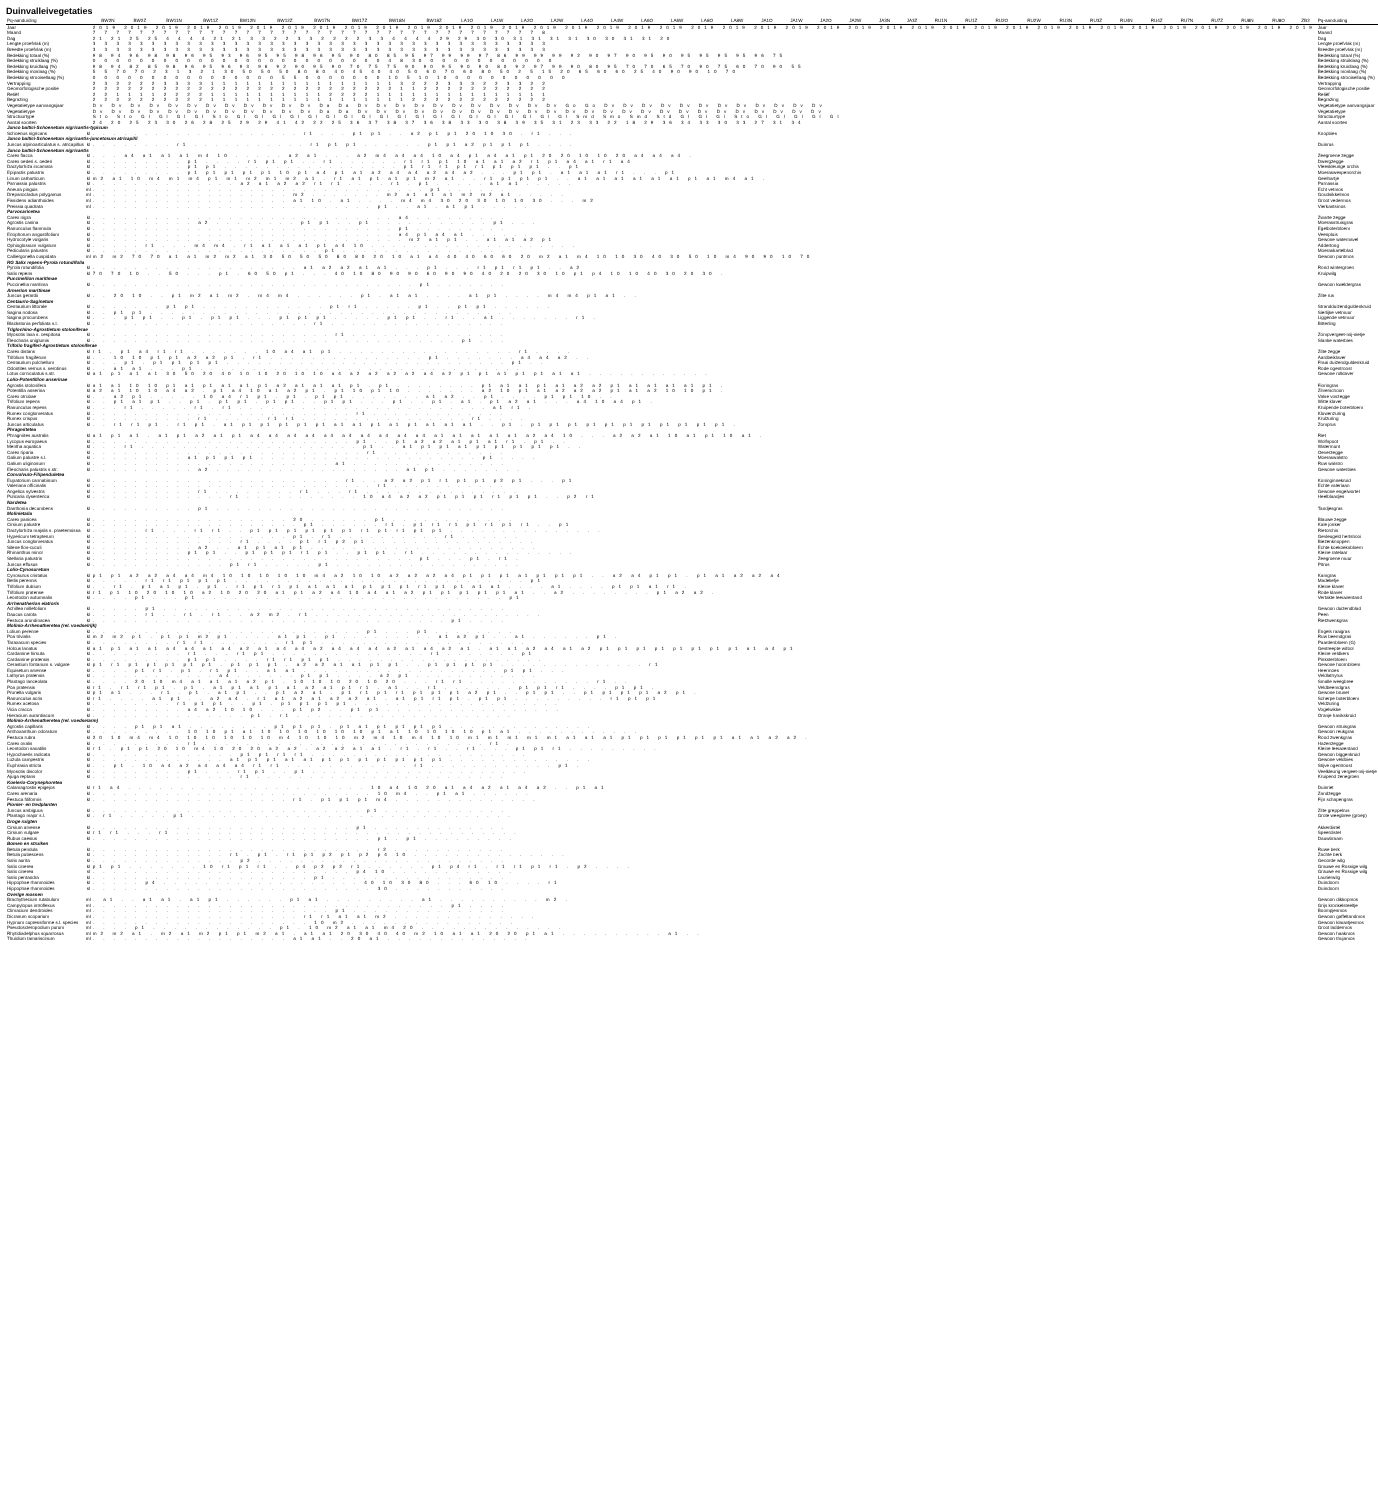Duinvalleivegetaties
| Pq-aanduiding | | BW2N | BW2Z | BW11N | BW11Z | BW12N | BW12Z | BW17N | BW17Z | BW18N | BW18Z | LA1O | LA1W | LA2O | LA2W | LA4O | LA4W | LA6O | LA6W | LA8O | LA8W | JA1O | JA1W | JA2O | JA2W | JA3N | JA3Z | RU1N | RU1Z | RU2O | RU2W | RU3N | RU3Z | RU4N | RU4Z | RU7N | RU7Z | RU8N | RU8O | ZB2 | Pq-aanduiding |
| --- | --- | --- | --- | --- | --- | --- | --- | --- | --- | --- | --- | --- | --- | --- | --- | --- | --- | --- | --- | --- | --- | --- | --- | --- | --- | --- | --- | --- | --- | --- | --- | --- | --- | --- | --- | --- | --- | --- | --- | --- | --- |
| Jaar | | 2019 2019 2019 2019 2019 2019 2019 2019 2019 2019 2019 2019 2019 2019 2019 2019 2019 2019 2019 2019 2019 2019 2019 2019 2019 2019 2019 2019 2019 2019 2019 2019 2019 2019 2019 2019 2019 2019 2019 | | | | | | | | | | | | | | | | | | | | | | | | | | | | | | | | | | | | | | | Jaar |
| Maand | | 7 7 7 7 7 7 7 7 7 7 7 7 7 7 7 7 7 7 7 7 7 7 7 7 7 7 7 7 7 7 7 7 7 7 7 7 7 7 8 | | | | | | | | | | | | | | | | | | | | | | | | | | | | | | | | | | | | | | | Maand |
| Dag | | 21 21 25 25 4 4 4 4 21 21 3 3 2 2 3 3 2 2 2 2 3 3 4 4 4 4 29 29 30 30 31 31 31 31 30 30 31 31 20 | | | | | | | | | | | | | | | | | | | | | | | | | | | | | | | | | | | | | | | Dag |
| Lengte proefvlak (m) | | 3 3 3 3 3 3 3 3 3 3 3 3 3 3 3 3 3 3 3 3 3 3 3 3 3 3 3 3 3 3 3 3 3 3 3 3 3 3 3 | | | | | | | | | | | | | | | | | | | | | | | | | | | | | | | | | | | | | | | Lengte proefvlak (m) |
| Breedte proefvlak (m) | | 3 3 3 3 3 3 3 3 3 3 3 3 3 3 3 3 3 3 3 3 3 3 3 3 3 3 3 3 3 3 3 3 3 3 3 3 3 3 3 | | | | | | | | | | | | | | | | | | | | | | | | | | | | | | | | | | | | | | | Breedte proefvlak (m) |
| Bedekking totaal (%) | | 98 94 96 98 98 96 95 93 96 95 95 98 96 95 90 80 85 95 97 99 99 97 86 99 99 99 92 90 97 90 95 90 95 95 95 95 96 75 | | | | | | | | | | | | | | | | | | | | | | | | | | | | | | | | | | | | | | | Bedekking totaal (%) |
| Bedekking struiklaag (%) | | 0 0 0 0 0 0 0 0 0 0 0 0 0 0 0 0 0 0 0 0 0 0 0 0 0 4 8 30 0 0 0 0 0 0 0 0 0 0 0 | | | | | | | | | | | | | | | | | | | | | | | | | | | | | | | | | | | | | | | Bedekking struiklaag (%) |
| Bedekking kruidlaag (%) | | 98 94 82 85 98 96 95 96 93 96 92 90 95 90 70 75 75 90 90 95 90 90 80 92 97 99 90 80 95 70 70 65 70 90 75 60 70 90 55 | | | | | | | | | | | | | | | | | | | | | | | | | | | | | | | | | | | | | | | Bedekking kruidlaag (%) |
| Bedekking moslaag (%) | | 5 5 70 70 2 3 1 3 2 1 30 50 50 50 80 80 40 45 40 40 50 60 70 60 80 50 2 5 15 20 65 60 60 25 40 90 90 10 70 | | | | | | | | | | | | | | | | | | | | | | | | | | | | | | | | | | | | | | | Bedekking moslaag (%) |
| Bedekking strooisellaag (%) | | 0 0 0 0 0 0 0 0 0 0 0 0 0 0 0 0 5 5 0 0 0 0 0 0 0 10 5 10 10 0 0 0 0 0 0 0 0 0 0 | | | | | | | | | | | | | | | | | | | | | | | | | | | | | | | | | | | | | | | Bedekking strooisellaag (%) |
| Vertrapping | | 2 3 2 2 2 2 3 3 3 3 1 1 1 1 1 1 1 1 1 1 1 1 1 1 1 1 3 2 2 2 3 3 3 2 2 3 3 2 2 | | | | | | | | | | | | | | | | | | | | | | | | | | | | | | | | | | | | | | | Vertrapping |
| Geomorfologische positie | | 2 2 2 2 2 2 2 2 2 2 2 2 2 2 2 2 2 2 2 2 2 2 2 2 2 2 1 1 2 2 2 2 2 2 2 2 2 2 2 | | | | | | | | | | | | | | | | | | | | | | | | | | | | | | | | | | | | | | | Geomorfologische positie |
| Reliëf | | 2 2 1 1 1 1 2 2 2 2 1 1 1 1 1 1 1 1 1 1 2 2 2 2 1 1 1 1 1 1 1 1 1 1 1 1 1 1 1 | | | | | | | | | | | | | | | | | | | | | | | | | | | | | | | | | | | | | | | Reliëf |
| Begrazing | | 2 2 2 2 2 2 2 2 2 2 1 1 1 1 1 1 1 1 1 1 1 1 1 1 1 1 1 2 2 2 2 2 2 2 2 2 2 2 2 | | | | | | | | | | | | | | | | | | | | | | | | | | | | | | | | | | | | | | | Begrazing |
| Vegetatietype aanvangsjaar | | Dv Dv Dv Dv Dv Dv Dv Dv Dv Dv Dv Dv Da Da Dv Dv Dv Dv Dv Dv Dv Dv Dv Dv Dv Go Go Dv Dv Dv Dv Dv Dv Dv Dv Dv Dv Dv Dv | | | | | | | | | | | | | | | | | | | | | | | | | | | | | | | | | | | | | | | Vegetatietype aanvangsjaar |
| Vegetatietype | | Dv Dv Dv Dv Dv Dv Dv Dv Dv Dv Dv Dv Da Da Dv Dv Dv Dv Dv Dv Dv Dv Dv Dv Dv Dv Dv Dv Dv Dv Dv Dv Dv Dv Dv Dv Dv Dv Dv | | | | | | | | | | | | | | | | | | | | | | | | | | | | | | | | | | | | | | | Vegetatietype |
| Structuurtype | | Sto Sto Gl Gl Gl Gl Sto Gl Gl Gl Gl Gl Gl Gl Gl Gl Gl Gl Gl Gl Gl Gl Gl Gl Gl Gl Smd Smo Smd Std Gl Gl Gl Sto Gl Gl Gl Gl Gl | | | | | | | | | | | | | | | | | | | | | | | | | | | | | | | | | | | | | | | Structuurtype |
| Aantal soorten | | 24 20 25 23 30 26 28 25 29 29 41 42 22 25 36 37 38 37 36 38 33 30 38 39 35 31 23 33 22 18 29 36 34 33 30 33 27 31 34 | | | | | | | | | | | | | | | | | | | | | | | | | | | | | | | | | | | | | | | Aantal soorten |
| Junco baltici-Schoenetum nigricantis-typicum | | | | | | | | | | | | | | | | | | | | | | | | | | | | | | | | | | | | | | | | | |
| Schoenus nigricans | kl | . . . . . . . . . . . . . . . . . . . . r1 . . . p1 p1 . . a2 p1 p1 20 10 30 . r1 . . . | | | | | | | | | | | | | | | | | | | | | | | | | | | | | | | | | | | | | | | Knopbies |
| Junco baltici-Schoenetum nigricantis-juncetosum atricapilli | | | | | | | | | | | | | | | | | | | | | | | | | | | | | | | | | | | | | | | | | |
| Juncus alpinoarticulatus s. atricapillus | kl | . . . . . . . . r1 . . . . . . . . . . . r1 p1 p1 . . . . . . p1 p1 a2 p1 p1 p1 . . . . | | | | | | | | | | | | | | | | | | | | | | | | | | | | | | | | | | | | | | | Duinrus |
| Junco baltici-Schoenetum nigricantis | | | | | | | | | | | | | | | | | | | | | | | | | | | | | | | | | | | | | | | | | |
| Carex flacca | kl | . . . a4 a1 a1 a1 m4 10 . . . . . a2 a1 . . . a2 m4 a4 a4 10 a4 p1 a4 a1 p1 20 20 10 10 20 a4 a4 a4 . | | | | | | | | | | | | | | | | | | | | | | | | | | | | | | | | | | | | | | | Zeegroene zegge |
| Carex oederi s. oederi | kl | . . . . . . . . . p1 . . . . r1 p1 p1 . . r1 . . . . . . r1 r1 p1 10 a1 a1 a2 r1 p1 a4 a1 r1 a4 | | | | | | | | | | | | | | | | | | | | | | | | | | | | | | | | | | | | | | | Dwergzegge |
| Dactylorhiza incarnata | kl | . . . . . . . . . p1 p1 . . . . . . . . . . . . . . . . . p1 r1 r1 p1 r1 p1 p1 p1 . . p1 | | | | | | | | | | | | | | | | | | | | | | | | | | | | | | | | | | | | | | | Vleeskleurige orchis |
| Epipactis palustris | kl | . . . . . . . . . p1 p1 p1 p1 p1 10 p1 a4 p1 a1 a2 a4 a4 a2 a4 a2 . . . p1 p1 . a1 a1 a1 r1 . . . p1 | | | | | | | | | | | | | | | | | | | | | | | | | | | | | | | | | | | | | | | Moeraswespenorchis |
| Linum catharticum | kl | m2 a1 10 m4 m1 m4 p1 m1 m2 m1 m2 a1 . r1 a1 p1 a1 p1 m2 a1 . . r1 p1 p1 p1 . . a1 a1 a1 a1 a1 a1 p1 a1 m4 a1 . | | | | | | | | | | | | | | | | | | | | | | | | | | | | | | | | | | | | | | | Geelhartje |
| Parnassia palustris | kl | . . . . . . . . . . . . . . a2 a1 a2 a2 r1 r1 . . . . r1 . p1 . . . . . a1 a1 . . . . . | | | | | | | | | | | | | | | | | | | | | | | | | | | | | | | | | | | | | | | Parnassia |
| Aneura pinguis | ml | . . . . . . . . . . . . . . . . . . . . . . . . . . . . . . . . p1 . . . . . . | | | | | | | | | | | | | | | | | | | | | | | | | | | | | | | | | | | | | | | Echt vetmos |
| Drepanocladus polygamus | ml | . . . . . . . . . . . . . . . . . . . m2 . . . . . . . m2 a1 a1 a1 m2 m2 a1 . . . . . | | | | | | | | | | | | | | | | | | | | | | | | | | | | | | | | | | | | | | | Goudsikkelmos |
| Fissidens adianthoides | ml | . . . . . . . . . . . . . . . . . . . a1 10 . a1 . . . . m4 m4 30 20 30 10 10 30 . . . m2 | | | | | | | | | | | | | | | | | | | | | | | | | | | | | | | | | | | | | | | Groot vedermos |
| Preissia quadrata | ml | . . . . . . . . . . . . . . . . . . . . . . . . . . . p1 . . a1 . a1 p1 . . . . . | | | | | | | | | | | | | | | | | | | | | | | | | | | | | | | | | | | | | | | Vierkantsmos |
| Parvocaricetea | | | | | | | | | | | | | | | | | | | | | | | | | | | | | | | | | | | | | | | | | |
| Carex nigra | kl | . . . . . . . . . . . . . . . . . . . . . . . . . . . . . a4 . . . . . . . . . | | | | | | | | | | | | | | | | | | | | | | | | | | | | | | | | | | | | | | | Zwarte zegge |
| Agrostis canina | kl | . . . . . . . . . . a2 . . . . . . . . p1 p1 . . p1 . . . . . . . . . . . p1 . . . | | | | | | | | | | | | | | | | | | | | | | | | | | | | | | | | | | | | | | | Moerasstruisgras |
| Ranunculus flammula | kl | . . . . . . . . . . . . . . . . . . . . . . . . . . . . . p1 . . . . . . . . . | | | | | | | | | | | | | | | | | | | | | | | | | | | | | | | | | | | | | | | Egelboterbloem |
| Eriophorum angustifolium | kl | . . . . . . . . . . . . . . . . . . . . . . . . . . . . . a4 p1 a4 a1 . . . . . . | | | | | | | | | | | | | | | | | | | | | | | | | | | | | | | | | | | | | | | Veenpluis |
| Hydrocotyle vulgaris | kl | . . . . . . . . . . . . . . . . . . . . . . . . . . . . . . m2 a1 p1 . . a1 a1 a2 p1 | | | | | | | | | | | | | | | | | | | | | | | | | | | | | | | | | | | | | | | Gewone waternavel |
| Ophioglossum vulgatum | kl | . . . . . r1 . . . m4 m4 . r1 a1 a1 a1 p1 a4 10 . . . . . . . . . . . . . . . . . . . . | | | | | | | | | | | | | | | | | | | | | | | | | | | | | | | | | | | | | | | Addertong |
| Pedicularis palustris | kl | . . . . . . . . . . . . . . . . . . . . . . p1 . . . . . . . . . . . . . . . . | | | | | | | | | | | | | | | | | | | | | | | | | | | | | | | | | | | | | | | Moeraskartelblad |
| Calliergonella cuspidata | ml | m2 m2 70 70 a1 a1 m2 m2 a1 30 50 50 50 80 80 20 10 a1 a4 40 40 60 60 20 m2 a1 m4 10 10 30 40 30 50 10 m4 90 90 10 70 | | | | | | | | | | | | | | | | | | | | | | | | | | | | | | | | | | | | | | | Gewoon puntmos |
| RG Salix repens-Pyrola rotundifolia | | | | | | | | | | | | | | | | | | | | | | | | | | | | | | | | | | | | | | | | | |
| Pyrola rotundifolia | kl | . . . . . . . . . . . . . . . . . . . . a1 a2 a2 a1 a1 . . . p1 . . . r1 p1 r1 p1 . . a2 | | | | | | | | | | | | | | | | | | | | | | | | | | | | | | | | | | | | | | | Rond wintergroen |
| Salix repens | kl | 70 70 10 . . 50 . . . p1 . 60 50 p1 . . . 40 10 80 90 90 60 90 90 40 20 20 30 10 p1 p4 10 10 40 30 20 30 . | | | | | | | | | | | | | | | | | | | | | | | | | | | | | | | | | | | | | | | Kruipwilg |
| Puccinellion maritimae | | | | | | | | | | | | | | | | | | | | | | | | | | | | | | | | | | | | | | | | | |
| Puccinellia maritima | kl | . . . . . . . . . . . . . . . . . . . . . . . . . . . . . . . p1 . . . . . . . | | | | | | | | | | | | | | | | | | | | | | | | | | | | | | | | | | | | | | | Gewoon kweldergras |
| Armerion maritimae | | | | | | | | | | | | | | | | | | | | | | | | | | | | | | | | | | | | | | | | | |
| Juncus gerardii | kl | . . 20 10 . . p1 m2 a1 m2 . m4 m4 . . . . . . p1 . a1 a1 . . . . a1 p1 . . . . m4 m4 p1 a1 . . | | | | | | | | | | | | | | | | | | | | | | | | | | | | | | | | | | | | | | | Zilte rus |
| Centaurio-Saginetum | | | | | | | | | | | | | | | | | | | | | | | | | | | | | | | | | | | | | | | | | |
| Centaurium littorale | kl | . . . . . . . p1 p1 . . . . . . . . . . . . p1 r1 . . . . . p1 . . p1 p1 . . . . . . | | | | | | | | | | | | | | | | | | | | | | | | | | | | | | | | | | | | | | | Strandduizendguldenkruid |
| Sagina nodosa | kl | . . p1 p1 . . . . . . . . . . . . . . . . . . . . . . . . . . . . . . . . . . . | | | | | | | | | | | | | | | | | | | | | | | | | | | | | | | | | | | | | | | Sierlijke vetmuur |
| Sagina procumbens | kl | . . . p1 p1 . . p1 . p1 p1 . . . p1 p1 p1 . . . . . p1 p1 . . r1 . . a1 . . . . . . . r1 . | | | | | | | | | | | | | | | | | | | | | | | | | | | | | | | | | | | | | | | Liggende vetmuur |
| Blackstonia perfoliata s.l. | kl | . . . . . . . . . . . . . . . . . . . . . r1 . . . . . . . . . . . . . . . . . | | | | | | | | | | | | | | | | | | | | | | | | | | | | | | | | | | | | | | | Bitterling |
| Triglochino-Agrostietum stoloniferae | | | | | | | | | | | | | | | | | | | | | | | | | | | | | | | | | | | | | | | | | |
| Myosotis laxa s. cespitosa | kl | . . . . . . . . . . . . . . . . . . . . . . . r1 . . . . . . . . . . . . . . . | | | | | | | | | | | | | | | | | | | | | | | | | | | | | | | | | | | | | | | Zompvergeet-mij-nietje |
| Eleocharis uniglumis | kl | . . . . . . . . . . . . . . . . . . . . . . . . . . . . . . . . . . . p1 . . . | | | | | | | | | | | | | | | | | | | | | | | | | | | | | | | | | | | | | | | Slanke waterbies |
| Trifolio fragiferi-Agrostietum stoloniferae | | | | | | | | | | | | | | | | | | | | | | | | | | | | | | | | | | | | | | | | | |
| Carex distans | kl | r1 . p1 a4 r1 r1 . . . . . . . 10 a4 a1 p1 . . . . . . . . . . . . . . . . . r1 . . . . | | | | | | | | | | | | | | | | | | | | | | | | | | | | | | | | | | | | | | | Zilte zegge |
| Trifolium fragiferum | kl | . . 10 10 p1 p1 a2 a2 p1 . r1 . . . . . . . . . . . . . . . p1 . . . . . . . a4 a4 a2 . . | | | | | | | | | | | | | | | | | | | | | | | | | | | | | | | | | | | | | | | Aardbeiklaver |
| Centaurium pulchellum | kl | . . . p1 . p1 p1 p1 p1 . . . . . . . . . . . . . . . . . . . . . . . . . . . p1 . . | | | | | | | | | | | | | | | | | | | | | | | | | | | | | | | | | | | | | | | Fraai duizendguldenkruid |
| Odontites vernus s. serotinus | kl | . . a1 a1 . . . p1 . . . . . . . . . . . . . . . . . . . . . . . . . . . . . . . | | | | | | | | | | | | | | | | | | | | | | | | | | | | | | | | | | | | | | | Rode ogentroost |
| Lotus corniculatus s.str. | kl | a1 p1 a1 a1 30 50 20 40 10 10 20 10 10 a4 a2 a2 a2 a2 a4 a2 p1 p1 a1 p1 p1 a1 a1 . . . . . . . . . . . . | | | | | | | | | | | | | | | | | | | | | | | | | | | | | | | | | | | | | | | Gewone rolklaver |
| Lolio-Potentillion anserinae | | | | | | | | | | | | | | | | | | | | | | | | | | | | | | | | | | | | | | | | | |
| Agrostis stolonifera | kl | a1 a1 10 10 p1 a1 p1 a1 a1 p1 a2 a1 a1 a1 p1 . p1 . . . . . . . . p1 a1 a1 p1 a1 a2 a2 p1 a1 a1 a1 a1 p1 . | | | | | | | | | | | | | | | | | | | | | | | | | | | | | | | | | | | | | | | Fioringras |
| Potentilla anserina | kl | a2 a1 10 10 a4 a2 . p1 a4 10 a1 a2 p1 . p1 10 p1 10 . . . . . . . a2 10 p1 a1 a2 a2 a2 p1 a1 a2 10 10 p1 . | | | | | | | | | | | | | | | | | | | | | | | | | | | | | | | | | | | | | | | Zilverschoon |
| Carex otrubae | kl | . . a2 p1 . . . . . 10 a4 r1 p1 . p1 . p1 p1 . . . . . . . a1 a2 . . p1 . . . . p1 p1 10 . . | | | | | | | | | | | | | | | | | | | | | | | | | | | | | | | | | | | | | | | Valse voszegge |
| Trifolium repens | kl | . . p1 a1 p1 . . p1 . p1 p1 . p1 p1 . . p1 p1 . . . p1 . . p1 . a1 . p1 a2 a1 . . . a4 10 a4 p1 . | | | | | | | | | | | | | | | | | | | | | | | | | | | | | | | | | | | | | | | Witte klaver |
| Ranunculus repens | kl | . . . r1 . . . . . r1 . r1 . . . . . . . . . . . . . . . . . . . . . . . . a1 r1 . | | | | | | | | | | | | | | | | | | | | | | | | | | | | | | | | | | | | | | | Kruipende boterbloem |
| Rumex conglomeratus | kl | . . . . . . . . . . . . . . . . . . . . . . . . . r1 . . . . . . . . . . . . . | | | | | | | | | | | | | | | | | | | | | | | | | | | | | | | | | | | | | | | Kluwenzuring |
| Rumex crispus | kl | . . . . . . . . . . r1 . . . . . r1 r1 . . . . . . . . . . . . . . . . r1 . . . . | | | | | | | | | | | | | | | | | | | | | | | | | | | | | | | | | | | | | | | Krulzuring |
| Juncus articulatus | kl | . . r1 r1 p1 . r1 p1 . a1 p1 p1 p1 p1 p1 a1 a1 p1 a1 p1 a1 a1 a1 . . p1 . p1 p1 p1 p1 p1 p1 p1 p1 p1 p1 p1 . | | | | | | | | | | | | | | | | | | | | | | | | | | | | | | | | | | | | | | | Zomprus |
| Phragmitetea | | | | | | | | | | | | | | | | | | | | | | | | | | | | | | | | | | | | | | | | | |
| Phragmites australis | kl | a1 p1 a1 . a1 p1 a2 a1 p1 a4 a4 a4 a4 a4 a4 a4 a4 a4 a4 a1 a1 a1 a1 a1 a2 a4 10 . . . a2 a2 a1 10 a1 p1 10 a1 . | | | | | | | | | | | | | | | | | | | | | | | | | | | | | | | | | | | | | | | Riet |
| Lycopus europaeus | kl | . . . . . . . . . . . . . . . . . . . . . . . . . p1 . . p1 a2 a2 a1 p1 a1 r1 . p1 . . | | | | | | | | | | | | | | | | | | | | | | | | | | | | | | | | | | | | | | | Wolfspoot |
| Mentha aquatica | kl | . . . r1 . . . . . . . . . . . . . . . . . . . . . p1 . . a1 p1 p1 a1 p1 p1 p1 p1 p1 . . | | | | | | | | | | | | | | | | | | | | | | | | | | | | | | | | | | | | | | | Watermunt |
| Carex riparia | kl | . . . . . . . . . . . . . . . . . . . . . . . . . . r1 . . . . . . . . . . . . | | | | | | | | | | | | | | | | | | | | | | | | | | | | | | | | | | | | | | | Oeverzegge |
| Galium palustre s.l. | kl | . . . . . . . . . a1 p1 p1 p1 . . . . . . . . . . . . . . . . . . . . . p1 . . . . | | | | | | | | | | | | | | | | | | | | | | | | | | | | | | | | | | | | | | | Moeraswalstro |
| Galium uliginosum | kl | . . . . . . . . . . . . . . . . . . . . . . . a1 . . . . . . . . . . . . . . . | | | | | | | | | | | | | | | | | | | | | | | | | | | | | | | | | | | | | | | Ruw walstro |
| Eleocharis palustris s.str. | kl | . . . . . . . . . . a2 . . . . . . . . . . . . . . . . . . a1 p1 . . . . . . . . | | | | | | | | | | | | | | | | | | | | | | | | | | | | | | | | | | | | | | | Gewone waterbies |
| Convolvulo-Filipenduletea | | | | | | | | | | | | | | | | | | | | | | | | | | | | | | | | | | | | | | | | | |
| Eupatorium cannabinum | kl | . . . . . . . . . . . . . . . . . . . . . . . . r1 . . a2 a2 p1 r1 p1 p1 p2 p1 . . . p1 | | | | | | | | | | | | | | | | | | | | | | | | | | | | | | | | | | | | | | | Koninginnekruid |
| Valeriana officinalis | kl | . . . . . . . . . . . . . . . . . . . . . . . . . . . r1 . . . . . . . . . . . | | | | | | | | | | | | | | | | | | | | | | | | | | | | | | | | | | | | | | | Echte valeriaan |
| Angelica sylvestris | kl | . . . . . . . . . . r1 . . . . . . . . r1 . . . r1 . . . . . . . . . . . . . . . | | | | | | | | | | | | | | | | | | | | | | | | | | | | | | | | | | | | | | | Gewone engelwortel |
| Pulicaria dysenterica | kl | . . . . . . . . . . . . . r1 . . . . . . . . . . . 10 a4 a2 a2 p1 p1 p1 r1 p1 p1 . . p2 r1 | | | | | | | | | | | | | | | | | | | | | | | | | | | | | | | | | | | | | | | Heelblaadjes |
| Nardetea | | | | | | | | | | | | | | | | | | | | | | | | | | | | | | | | | | | | | | | | | |
| Danthonia decumbens | kl | . . . . . . . . . . p1 . . . . . . . . . . . . . . . . . . . . . . . . . . . . | | | | | | | | | | | | | | | | | | | | | | | | | | | | | | | | | | | | | | | Tandjesgras |
| Molinietalia | | | | | | | | | | | | | | | | | | | | | | | | | | | | | | | | | | | | | | | | | |
| Carex panicea | kl | . . . . . . . . . . . . . . . . . . . 20 . . . . . . p1 . . . . . . . . . . . . | | | | | | | | | | | | | | | | | | | | | | | | | | | | | | | | | | | | | | | Blauwe zegge |
| Cirsium palustre | kl | . . . . . . . . . . . . . . . . . . . . p1 . . . . . . r1 . p1 r1 r1 p1 r1 p1 r1 . . p1 | | | | | | | | | | | | | | | | | | | | | | | | | | | | | | | | | | | | | | | Kale jonker |
| Dactylorhiza majalis s. praetermissa | kl | . . . . . r1 . . . r1 r1 . . p1 p1 p1 p1 p1 p1 r1 p1 r1 p1 p1 . . . . . . . . . . . . . . . | | | | | | | | | | | | | | | | | | | | | | | | | | | | | | | | | | | | | | | Rietorchis |
| Hypericum tetrapterum | kl | . . . . . . . . . . . . . . . . . . . p1 . r1 . . . . . . . . . . r1 . . . . . . | | | | | | | | | | | | | | | | | | | | | | | | | | | | | | | | | | | | | | | Gevleugeld hertshooi |
| Juncus conglomeratus | kl | . . . . . . . . . . . . . . r1 . . . . p1 r1 p2 p1 . . . . . . . . . . . . . . . . | | | | | | | | | | | | | | | | | | | | | | | | | | | | | | | | | | | | | | | Biezenknoppen |
| Silene flos-cuculi | kl | . . . . . . . . . . a2 . . a1 p1 a1 p1 . . . . . . . . . . . . . . . . . . . . . . | | | | | | | | | | | | | | | | | | | | | | | | | | | | | | | | | | | | | | | Echte koekoeksbloem |
| Rhinanthus minor | kl | . . . . . . . . . p1 p1 . . p1 p1 p1 r1 p1 . . p1 p1 . r1 . . . . . . . . . . . . . . . | | | | | | | | | | | | | | | | | | | | | | | | | | | | | | | | | | | | | | | Kleine ratelaar |
| Stellaria palustris | kl | . . . . . . . . . . . . . . . . . . . . . . . . . . . . . . . p1 . . . p1 . r1 . | | | | | | | | | | | | | | | | | | | | | | | | | | | | | | | | | | | | | | | Zeegroene muur |
| Juncus effusus | kl | . . . . . . . . . . . . . p1 r1 . . . . . p1 . . . . . . . . . . . . . . . . . . | | | | | | | | | | | | | | | | | | | | | | | | | | | | | | | | | | | | | | | Pitrus |
| Lolio-Cynosuretum | | | | | | | | | | | | | | | | | | | | | | | | | | | | | | | | | | | | | | | | | |
| Cynosurus cristatus | kl | p1 p1 a2 a2 a4 a4 m4 10 10 10 10 10 m4 a2 10 10 a2 a2 a2 a4 p1 p1 p1 a1 p1 p1 p1 . . a2 a4 p1 p1 . p1 a1 a2 a2 a4 | | | | | | | | | | | | | | | | | | | | | | | | | | | | | | | | | | | | | | | Kamgras |
| Bellis perennis | kl | . . . . . r1 r1 p1 p1 p1 . . . . . . . . . . . . . . . . . . . . . . . . . . . . p1 | | | | | | | | | | | | | | | | | | | | | | | | | | | | | | | | | | | | | | | Madeliefje |
| Trifolium dubium | kl | . . r1 . p1 a1 p1 . p1 . r1 p1 r1 p1 a1 a1 a1 p1 p1 p1 r1 p1 p1 a1 a1 . . . . a1 . . . . p1 p1 a1 r1 . | | | | | | | | | | | | | | | | | | | | | | | | | | | | | | | | | | | | | | | Kleine klaver |
| Trifolium pratense | kl | r1 p1 10 20 10 10 a2 10 20 20 a1 p1 a2 a4 10 a4 a1 a2 p1 p1 p1 p1 p1 a1 . . a2 . . . . . . . . p1 a2 a2 . | | | | | | | | | | | | | | | | | | | | | | | | | | | | | | | | | | | | | | | Rode klaver |
| Leontodon autumnalis | kl | . . . . p1 . . . p1 . . . . . . . . . . . . . . . . . . . . . . . . . . . . . p1 | | | | | | | | | | | | | | | | | | | | | | | | | | | | | | | | | | | | | | | Vertakte leeuwentand |
| Arrhenatherion elatioris | | | | | | | | | | | | | | | | | | | | | | | | | | | | | | | | | | | | | | | | | |
| Achillea millefolium | kl | . . . . . p1 . . . . . . . . . . . . . . . . . . . . . . . . . . . . . . . . . | | | | | | | | | | | | | | | | | | | | | | | | | | | | | | | | | | | | | | | Gewoon duizendblad |
| Daucus carota | kl | . . . . . r1 . . r1 . r1 . . a2 m2 . r1 . . . . . . . . . . . . . . . . . . . . . . | | | | | | | | | | | | | | | | | | | | | | | | | | | | | | | | | | | | | | | Peen |
| Festuca arundinacea | kl | . . . . . . . . . . . . . . . . . . . . . . . . . . . . . . . . . . p1 . . . . | | | | | | | | | | | | | | | | | | | | | | | | | | | | | | | | | | | | | | | Rietzwenkgras |
| Molinio-Arrhenatheretea (rel. voedselrijk) | | | | | | | | | | | | | | | | | | | | | | | | | | | | | | | | | | | | | | | | | |
| Lolium perenne | kl | . . . . . . . . . . . . . . . . . . . . . . . . . . p1 . . . p1 . . . . . . . . | | | | | | | | | | | | | | | | | | | | | | | | | | | | | | | | | | | | | | | Engels raaigras |
| Poa trivialis | kl | m2 m2 p1 . p1 p1 m2 p1 . . . . a1 p1 . p1 . . . . . . . . . a1 a2 p1 . . a1 . . . . . . p1 . | | | | | | | | | | | | | | | | | | | | | | | | | | | | | | | | | | | | | | | Ruw beemdgras |
| Taraxacum species | kl | . . . . . . . . r1 r1 . . . . . . . r1 p1 . . . . . . . . . . . . . . . . . . . . | | | | | | | | | | | | | | | | | | | | | | | | | | | | | | | | | | | | | | | Paardenbloem (G) |
| Holcus lanatus | kl | a1 p1 a1 a1 a4 a4 a1 a4 a2 a1 a4 a4 a2 a4 a4 a4 a2 a1 a4 a2 a1 . a1 a1 a2 a4 a1 a2 p1 p1 p1 p1 p1 p1 p1 p1 a1 a4 p1 | | | | | | | | | | | | | | | | | | | | | | | | | | | | | | | | | | | | | | | Gestreepte witbol |
| Cardamine hirsuta | kl | . . . . . . . . . r1 . . . r1 p1 . . . . . . . . . . . . . . . r1 . . . . . . . p1 | | | | | | | | | | | | | | | | | | | | | | | | | | | | | | | | | | | | | | | Kleine veldkers |
| Cardamine pratensis | kl | . . . . . . . . . p1 p1 . . . . r1 r1 p1 p1 . . . . . . . . . . . . . . . . . . . . | | | | | | | | | | | | | | | | | | | | | | | | | | | | | | | | | | | | | | | Pinksterbloem |
| Cerastium fontanum s. vulgare | kl | p1 r1 p1 p1 p1 p1 p1 . p1 p1 p1 . a2 a2 a1 a1 p1 p1 . . p1 p1 p1 p1 . . . . . . . . . . . . . . r1 | | | | | | | | | | | | | | | | | | | | | | | | | | | | | | | | | | | | | | | Gewone hoornbloem |
| Equisetum arvense | kl | . . . . p1 r1 . p1 . r1 p1 . . a1 a1 . . . . . . . . . . . . . . . . . . . p1 p1 . . . | | | | | | | | | | | | | | | | | | | | | | | | | | | | | | | | | | | | | | | Heermoes |
| Lathyrus pratensis | kl | . . . . . . . . . . . . a4 . . . . . . p1 p1 . . . . a2 p1 . . . . . . . . . . . . | | | | | | | | | | | | | | | | | | | | | | | | | | | | | | | | | | | | | | | Veldlathyrus |
| Plantago lanceolata | kl | . . . . 20 10 m4 a1 a1 a1 a2 p1 . 10 10 10 20 10 20 . . . r1 r1 . . . . . . . . . . . . r1 . . | | | | | | | | | | | | | | | | | | | | | | | | | | | | | | | | | | | | | | | Smalle weegbree |
| Poa pratensis | kl | r1 . r1 r1 p1 . p1 . a1 p1 a1 p1 a1 a2 a1 p1 r1 . a1 . . r1 . . . . . . . p1 p1 r1 . . . . p1 p1 . | | | | | | | | | | | | | | | | | | | | | | | | | | | | | | | | | | | | | | | Veldbeemdgras |
| Prunella vulgaris | kl | p1 a1 . . . r1 . p1 . a1 p1 . . p1 a2 a1 . p1 r1 p1 r1 p1 p1 p1 a2 p1 . . p1 p1 . . p1 p1 p1 p1 a2 p1 . | | | | | | | | | | | | | | | | | | | | | | | | | | | | | | | | | | | | | | | Gewone brunel |
| Ranunculus acris | kl | r1 . . . . a1 p1 . . a2 a4 . r1 a1 a2 a1 a2 a2 a1 . a1 p1 r1 p1 . p1 p1 . . . . . . . . . r1 p1 p1 | | | | | | | | | | | | | | | | | | | | | | | | | | | | | | | | | | | | | | | Scherpe boterbloem |
| Rumex acetosa | kl | . . . . . . . . r1 p1 p1 . . p1 . p1 p1 p1 p1 . . . . . . . . . . . . . . . . . . . . | | | | | | | | | | | | | | | | | | | | | | | | | | | | | | | | | | | | | | | Veldzuring |
| Vicia cracca | kl | . . . . . . . . . a4 a2 10 10 . . . p1 p2 . . p1 p1 . . . . . . . . . . . . . . . . . | | | | | | | | | | | | | | | | | | | | | | | | | | | | | | | | | | | | | | | Vogelwikke |
| Hieracium aurantiacum | kl | . . . . . . . . . . . . . . . p1 . r1 . . . . . . . . . . . . . . . . . . . . . | | | | | | | | | | | | | | | | | | | | | | | | | | | | | | | | | | | | | | | Oranje havikskruid |
| Molinio-Arrhenatheretea (rel. voedselarm) | | | | | | | | | | | | | | | | | | | | | | | | | | | | | | | | | | | | | | | | | |
| Agrostis capillaris | kl | . . . . p1 p1 a1 . . . . . . . . p1 p1 p1 . p1 a1 p1 p1 p1 p1 . . . . . . . . . . . . . . | | | | | | | | | | | | | | | | | | | | | | | | | | | | | | | | | | | | | | | Gewoon struisgras |
| Anthoxanthum odoratum | kl | . . . . . . . . . 10 10 p1 a1 10 10 10 10 10 10 p1 a1 10 10 10 10 p1 a1 . . . . . . . . . . . . | | | | | | | | | | | | | | | | | | | | | | | | | | | | | | | | | | | | | | | Gewoon reukgras |
| Festuca rubra | kl | 20 10 m4 m4 10 10 10 10 10 10 m4 10 10 10 m2 m4 10 m4 10 10 m1 m1 m1 m1 m1 a1 a1 a1 p1 p1 p1 p1 p1 p1 a1 a1 a2 a2 . | | | | | | | | | | | | | | | | | | | | | | | | | | | | | | | | | | | | | | | Rood zwenkgras |
| Carex ovalis | kl | . . . . . . . . . r1 . . . . . . . . . . . . . . . . . . . . . . . . . . . r1 . | | | | | | | | | | | | | | | | | | | | | | | | | | | | | | | | | | | | | | | Hazenzegge |
| Leontodon saxatilis | kl | r1 . p1 p1 20 10 m4 10 20 20 a2 a2 . a2 a2 a1 a1 . r1 . r1 . . r1 . . . p1 p1 r1 . . . . . . . . . | | | | | | | | | | | | | | | | | | | | | | | | | | | | | | | | | | | | | | | Kleine leeuwentand |
| Hypochaeris radicata | kl | . . . . . . . . . . . . . . p1 p1 r1 r1 . . . . . . . . . . . . . . . . . . . . . | | | | | | | | | | | | | | | | | | | | | | | | | | | | | | | | | | | | | | | Gewoon biggenkruid |
| Luzula campestris | kl | . . . . . . . . . . . . . a1 p1 p1 a1 a1 p1 p1 p1 p1 p1 p1 p1 . . . . . . . . . . . . . . | | | | | | | | | | | | | | | | | | | | | | | | | | | | | | | | | | | | | | | Gewone veldbies |
| Euphrasia stricta | kl | . . p1 . 10 a4 a2 a4 a4 a4 r1 r1 . . . . . . . . . . . . r1 . . . . . . . . . . . . p1 . | | | | | | | | | | | | | | | | | | | | | | | | | | | | | | | | | | | | | | | Stijve ogentroost |
| Myosotis discolor | kl | . . . . . . . . . p1 . . . r1 p1 . . p1 . . . . . . . . . . . . . . . . . . . . . | | | | | | | | | | | | | | | | | | | | | | | | | | | | | | | | | | | | | | | Veelkleurig vergeet-mij-nietje |
| Ajuga reptans | kl | . . . . . . . . . . . . . . r1 . . . . . . . . . . . . . . . . . . . . . . . . | | | | | | | | | | | | | | | | | | | | | | | | | | | | | | | | | | | | | | | Kruipend zenegroen |
| Koelerio-Corynephoretea | | | | | | | | | | | | | | | | | | | | | | | | | | | | | | | | | | | | | | | | | |
| Calamagrostis epigejos | kl | r1 a4 . . . . . . . . . . . . . . . . . . . . . . . 10 a4 10 20 a1 a4 a2 a1 a4 a2 . . p1 a1 | | | | | | | | | | | | | | | | | | | | | | | | | | | | | | | | | | | | | | | Duinriet |
| Carex arenaria | kl | . . . . . . . . . . . . . . . . . . . . . . . . . . . 10 m4 . . p1 a1 . . . . . . | | | | | | | | | | | | | | | | | | | | | | | | | | | | | | | | | | | | | | | Zandzegge |
| Festuca filiformis | kl | . . . . . . . . . . . . . . . . . . . r1 . p1 p1 p1 m4 . . . . . . . . . . . . . . | | | | | | | | | | | | | | | | | | | | | | | | | | | | | | | | | | | | | | | Fijn schapengras |
| Pionier- en tredplanten | | | | | | | | | | | | | | | | | | | | | | | | | | | | | | | | | | | | | | | | | |
| Juncus ambiguus | kl | . . . . . . . . . . . . . . . . . . . . . . . . . . p1 . . . . . . . . . . . . | | | | | | | | | | | | | | | | | | | | | | | | | | | | | | | | | | | | | | | Zilte greppelrus |
| Plantago major s.l. | kl | . r1 . . . . . p1 . . . . . . . . . . . . . . . . . . . . . . . . . . . . . . . | | | | | | | | | | | | | | | | | | | | | | | | | | | | | | | | | | | | | | | Grote weegbree (groep) |
| Droge ruigten | | | | | | | | | | | | | | | | | | | | | | | | | | | | | | | | | | | | | | | | | |
| Cirsium arvense | kl | . . . . . . . . . . . . . . . . . . . . . . . . . p1 . . . . . . . . . . . . . | | | | | | | | | | | | | | | | | | | | | | | | | | | | | | | | | | | | | | | Akkerdistel |
| Cirsium vulgare | kl | r1 r1 . . . r1 . . . . . . . . . . . . . . . . . . . . . . . . . . . . . . . . . | | | | | | | | | | | | | | | | | | | | | | | | | | | | | | | | | | | | | | | Speerdistel |
| Rubus caesius | kl | . . . . . . . . . . . . . . . . . . . . . . . . . . . p1 . p1 . . . . . . . . . | | | | | | | | | | | | | | | | | | | | | | | | | | | | | | | | | | | | | | | Dauwbraam |
| Bomen en struiken | | | | | | | | | | | | | | | | | | | | | | | | | | | | | | | | | | | | | | | | | |
| Betula pendula | kl | . . . . . . . . . . . . . . . . . . . . . . . . . . . r2 . . . . . . . . . . . | | | | | | | | | | | | | | | | | | | | | | | | | | | | | | | | | | | | | | | Ruwe berk |
| Betula pubescens | kl | . . . . . . . . . . . . . r1 . p1 . r1 p1 p2 p1 p2 p4 10 . . . . . . . . . . . . . . . | | | | | | | | | | | | | | | | | | | | | | | | | | | | | | | | | | | | | | | Zachte berk |
| Salix aurita | kl | . . . . . . . . . . . . . . p2 . . . . . . . . . . . . . . . . . . . . . . . . | | | | | | | | | | | | | | | | | | | | | | | | | | | | | | | | | | | | | | | Geoorde wilg |
| Salix cinerea | kl | p1 p1 . . . . . . . 10 r1 p1 r1 . . p4 p2 p2 r1 . . . . . . p1 p4 r1 . r1 r1 p1 r1 . p2 . . . . | | | | | | | | | | | | | | | | | | | | | | | | | | | | | | | | | | | | | | | Grauwe en Rossige wilg |
| Salix cinerea | sl | . . . . . . . . . . . . . . . . . . . . . . . . . p4 10 . . . . . . . . . . . . | | | | | | | | | | | | | | | | | | | | | | | | | | | | | | | | | | | | | | | Grauwe en Rossige wilg |
| Salix pentandra | kl | . . . . . . . . . . . . . . . . . . . . . p1 . . . . . . . . . . . . . . . . . | | | | | | | | | | | | | | | | | | | | | | | | | | | | | | | | | | | | | | | Laurierwilg |
| Hippophae rhamnoides | kl | . . . . . p4 . . . . . . . . . . . . . . . . . . . 40 10 30 80 . . . 60 10 . . . . r1 | | | | | | | | | | | | | | | | | | | | | | | | | | | | | | | | | | | | | | | Duindoorn |
| Hippophae rhamnoides | sl | . . . . . . . . . . . . . . . . . . . . . . . . . . . 30 . . . . . . . . . . . | | | | | | | | | | | | | | | | | | | | | | | | | | | | | | | | | | | | | | | Duindoorn |
| Overige mossen | | | | | | | | | | | | | | | | | | | | | | | | | | | | | | | | | | | | | | | | | |
| Brachythecium rutabulum | ml | . a1 . . a1 a1 . a1 p1 . . . . . . p1 a1 . . . . . . . . . a1 . . . . . . . . . . m2 . | | | | | | | | | | | | | | | | | | | | | | | | | | | | | | | | | | | | | | | Gewoon dikkopmos |
| Campylopus introflexus | ml | . . . . . . . . . . . . . . . . . . . . . . . . . . . . . . . . . . p1 . . . . | | | | | | | | | | | | | | | | | | | | | | | | | | | | | | | | | | | | | | | Grijs kronkelsteeltje |
| Climacium dendroides | ml | . . . . . . . . . . . . . . . . . . . . . . . p1 . . . . . . . . . . . . . . . | | | | | | | | | | | | | | | | | | | | | | | | | | | | | | | | | | | | | | | Boompjesmos |
| Dicranum scoparium | ml | . . . . . . . . . . . . . . . . . . . . r1 r1 a1 a1 m2 . . . . . . . . . . . . . . | | | | | | | | | | | | | | | | | | | | | | | | | | | | | | | | | | | | | | | Gewoon gaffeltandmos |
| Hypnum cupressiforme s.l. species | ml | . . . . . . . . . . . . . . . . . . . . . 10 m2 . . . . . . . . . . . . . . . . | | | | | | | | | | | | | | | | | | | | | | | | | | | | | | | | | | | | | | | Gewoon klauwtjesmos |
| Pseudoscleropodium purum | ml | . . . . p1 . . . . . . . . . . . . p1 . 10 m2 a1 a1 m4 20 . . . . . . . . . . . . . . | | | | | | | | | | | | | | | | | | | | | | | | | | | | | | | | | | | | | | | Groot laddermos |
| Rhytidiadelphus squarrosus | ml | m2 m2 a1 . m2 a1 m2 p1 p1 m2 a1 . a1 a1 20 30 40 40 m2 10 a1 a1 20 20 p1 a1 . . . . . . . . . . a1 . . | | | | | | | | | | | | | | | | | | | | | | | | | | | | | | | | | | | | | | | Gewoon haakmos |
| Thuidium tamariscinum | ml | . . . . . . . . . . . . . . . . . . . a1 a1 . . 20 a1 . . . . . . . . . . . . . . | | | | | | | | | | | | | | | | | | | | | | | | | | | | | | | | | | | | | | | Gewoon thujamos |